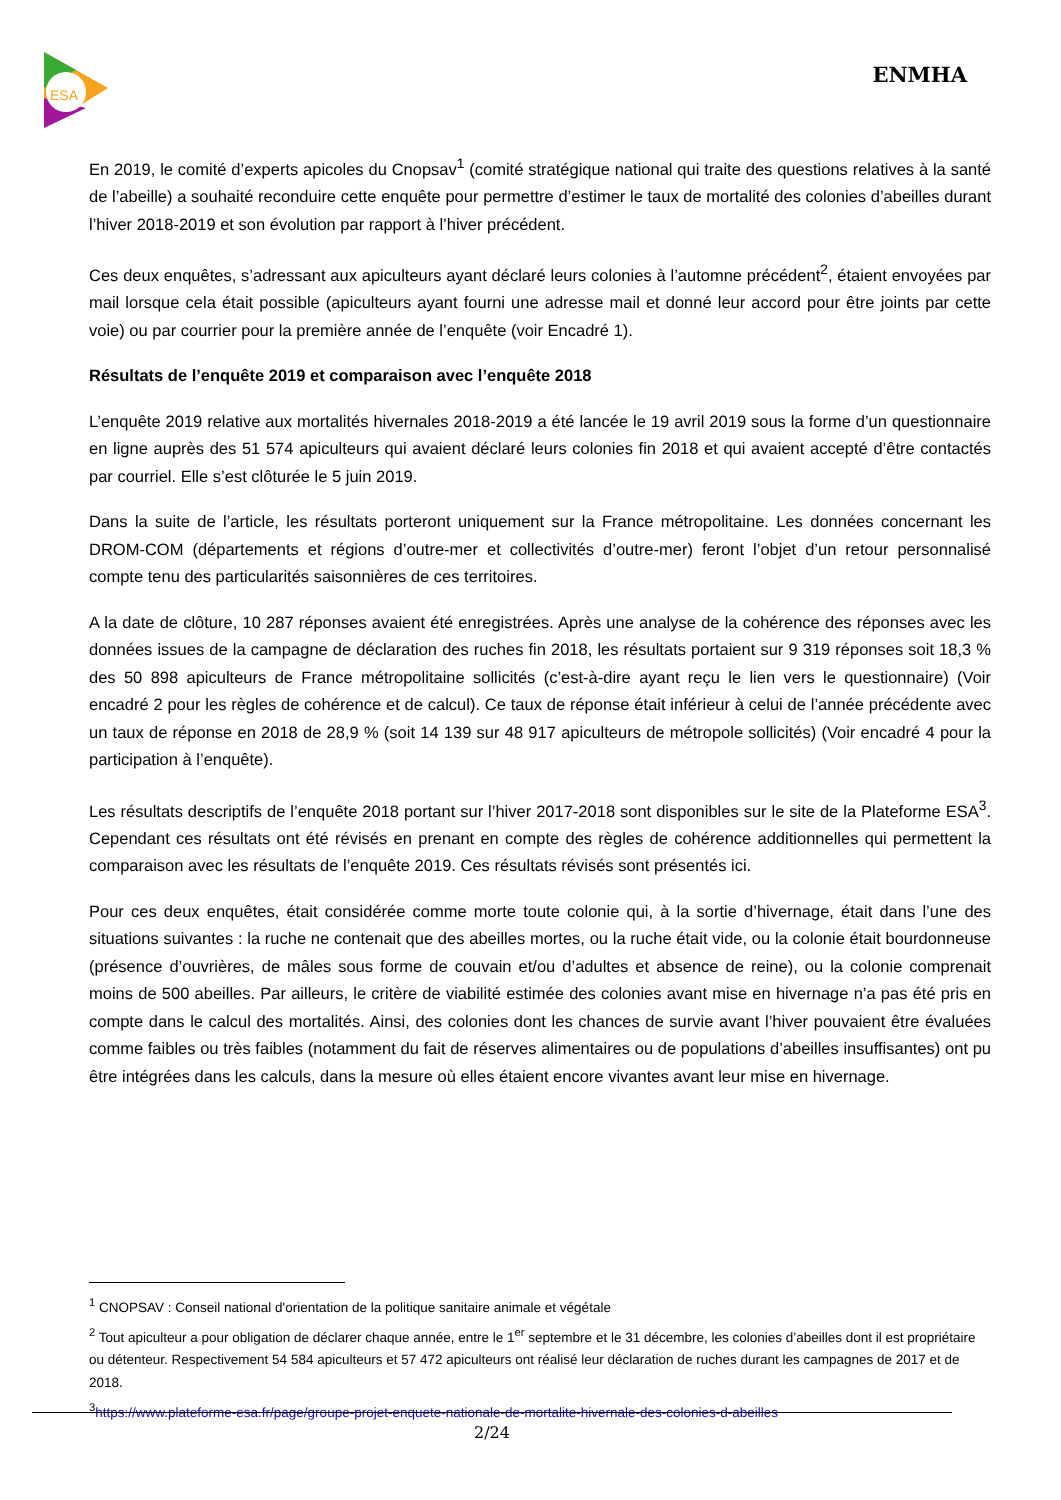ESA
ENMHA
En 2019, le comité d’experts apicoles du Cnopsav<sup>1</sup> (comité stratégique national qui traite des questions relatives à la santé de l’abeille) a souhaité reconduire cette enquête pour permettre d’estimer le taux de mortalité des colonies d’abeilles durant l’hiver 2018-2019 et son évolution par rapport à l’hiver précédent.
Ces deux enquêtes, s’adressant aux apiculteurs ayant déclaré leurs colonies à l’automne précédent<sup>2</sup>, étaient envoyées par mail lorsque cela était possible (apiculteurs ayant fourni une adresse mail et donné leur accord pour être joints par cette voie) ou par courrier pour la première année de l’enquête (voir Encadré 1).
Résultats de l’enquête 2019 et comparaison avec l’enquête 2018
L’enquête 2019 relative aux mortalités hivernales 2018-2019 a été lancée le 19 avril 2019 sous la forme d’un questionnaire en ligne auprès des 51 574 apiculteurs qui avaient déclaré leurs colonies fin 2018 et qui avaient accepté d’être contactés par courriel. Elle s’est clôturée le 5 juin 2019.
Dans la suite de l’article, les résultats porteront uniquement sur la France métropolitaine. Les données concernant les DROM-COM (départements et régions d’outre-mer et collectivités d’outre-mer) feront l’objet d’un retour personnalisé compte tenu des particularités saisonnières de ces territoires.
A la date de clôture, 10 287 réponses avaient été enregistrées. Après une analyse de la cohérence des réponses avec les données issues de la campagne de déclaration des ruches fin 2018, les résultats portaient sur 9 319 réponses soit 18,3 % des 50 898 apiculteurs de France métropolitaine sollicités (c’est-à-dire ayant reçu le lien vers le questionnaire) (Voir encadré 2 pour les règles de cohérence et de calcul). Ce taux de réponse était inférieur à celui de l’année précédente avec un taux de réponse en 2018 de 28,9 % (soit 14 139 sur 48 917 apiculteurs de métropole sollicités) (Voir encadré 4 pour la participation à l’enquête).
Les résultats descriptifs de l’enquête 2018 portant sur l’hiver 2017-2018 sont disponibles sur le site de la Plateforme ESA<sup>3</sup>. Cependant ces résultats ont été révisés en prenant en compte des règles de cohérence additionnelles qui permettent la comparaison avec les résultats de l’enquête 2019. Ces résultats révisés sont présentés ici.
Pour ces deux enquêtes, était considérée comme morte toute colonie qui, à la sortie d’hivernage, était dans l’une des situations suivantes : la ruche ne contenait que des abeilles mortes, ou la ruche était vide, ou la colonie était bourdonneuse (présence d’ouvrières, de mâles sous forme de couvain et/ou d’adultes et absence de reine), ou la colonie comprenait moins de 500 abeilles. Par ailleurs, le critère de viabilité estimée des colonies avant mise en hivernage n’a pas été pris en compte dans le calcul des mortalités. Ainsi, des colonies dont les chances de survie avant l’hiver pouvaient être évaluées comme faibles ou très faibles (notamment du fait de réserves alimentaires ou de populations d’abeilles insuffisantes) ont pu être intégrées dans les calculs, dans la mesure où elles étaient encore vivantes avant leur mise en hivernage.
<sup>1</sup> CNOPSAV : Conseil national d'orientation de la politique sanitaire animale et végétale
<sup>2</sup> Tout apiculteur a pour obligation de déclarer chaque année, entre le 1<sup>er</sup> septembre et le 31 décembre, les colonies d’abeilles dont il est propriétaire ou détenteur. Respectivement 54 584 apiculteurs et 57 472 apiculteurs ont réalisé leur déclaration de ruches durant les campagnes de 2017 et de 2018.
<sup>3</sup> https://www.plateforme-esa.fr/page/groupe-projet-enquete-nationale-de-mortalite-hivernale-des-colonies-d-abeilles
2/24